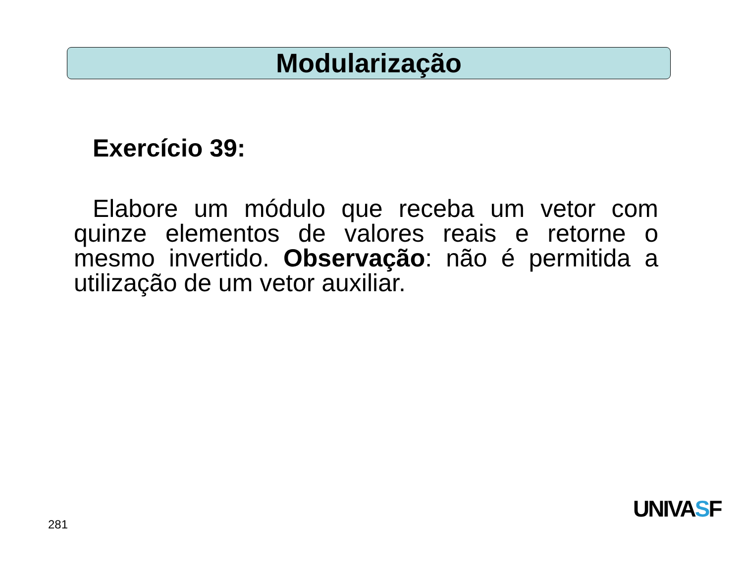Modularização
Exercício 39:
Elabore um módulo que receba um vetor com quinze elementos de valores reais e retorne o mesmo invertido. Observação: não é permitida a utilização de um vetor auxiliar.
281
UNIVASF